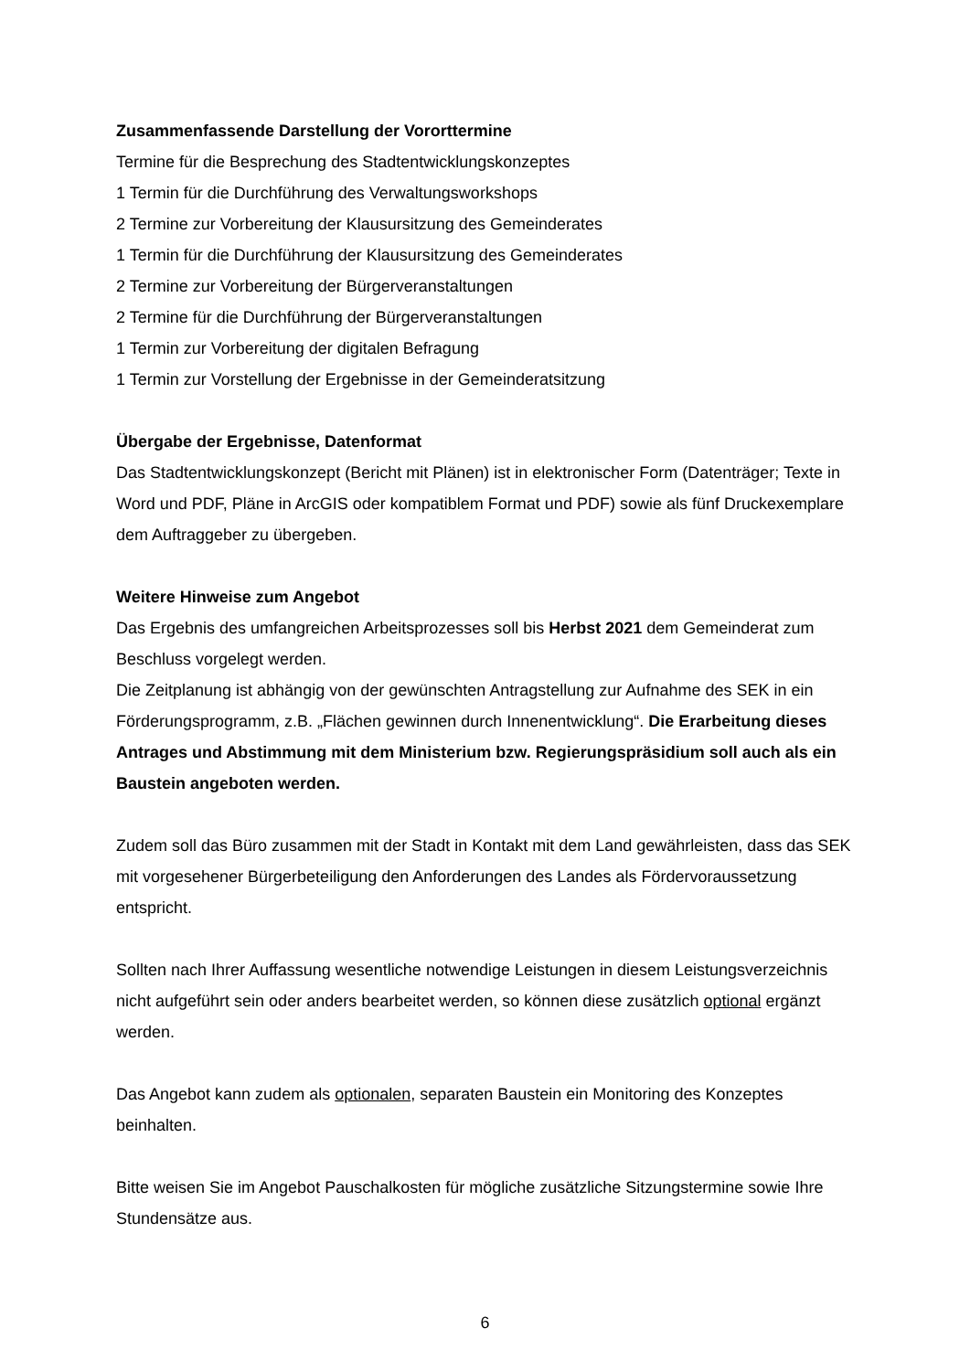Zusammenfassende Darstellung der Vororttermine
Termine für die Besprechung des Stadtentwicklungskonzeptes
1 Termin für die Durchführung des Verwaltungsworkshops
2 Termine zur Vorbereitung der Klausursitzung des Gemeinderates
1 Termin für die Durchführung der Klausursitzung des Gemeinderates
2 Termine zur Vorbereitung der Bürgerveranstaltungen
2 Termine für die Durchführung der Bürgerveranstaltungen
1 Termin zur Vorbereitung der digitalen Befragung
1 Termin zur Vorstellung der Ergebnisse in der Gemeinderatsitzung
Übergabe der Ergebnisse, Datenformat
Das Stadtentwicklungskonzept (Bericht mit Plänen) ist in elektronischer Form (Datenträger; Texte in Word und PDF, Pläne in ArcGIS oder kompatiblem Format und PDF) sowie als fünf Druckexemplare dem Auftraggeber zu übergeben.
Weitere Hinweise zum Angebot
Das Ergebnis des umfangreichen Arbeitsprozesses soll bis Herbst 2021 dem Gemeinderat zum Beschluss vorgelegt werden.
Die Zeitplanung ist abhängig von der gewünschten Antragstellung zur Aufnahme des SEK in ein Förderungsprogramm, z.B. „Flächen gewinnen durch Innenentwicklung“. Die Erarbeitung dieses Antrages und Abstimmung mit dem Ministerium bzw. Regierungspräsidium soll auch als ein Baustein angeboten werden.
Zudem soll das Büro zusammen mit der Stadt in Kontakt mit dem Land gewährleisten, dass das SEK mit vorgesehener Bürgerbeteiligung den Anforderungen des Landes als Fördervoraussetzung entspricht.
Sollten nach Ihrer Auffassung wesentliche notwendige Leistungen in diesem Leistungsverzeichnis nicht aufgeführt sein oder anders bearbeitet werden, so können diese zusätzlich optional ergänzt werden.
Das Angebot kann zudem als optionalen, separaten Baustein ein Monitoring des Konzeptes beinhalten.
Bitte weisen Sie im Angebot Pauschalkosten für mögliche zusätzliche Sitzungstermine sowie Ihre Stundensätze aus.
6